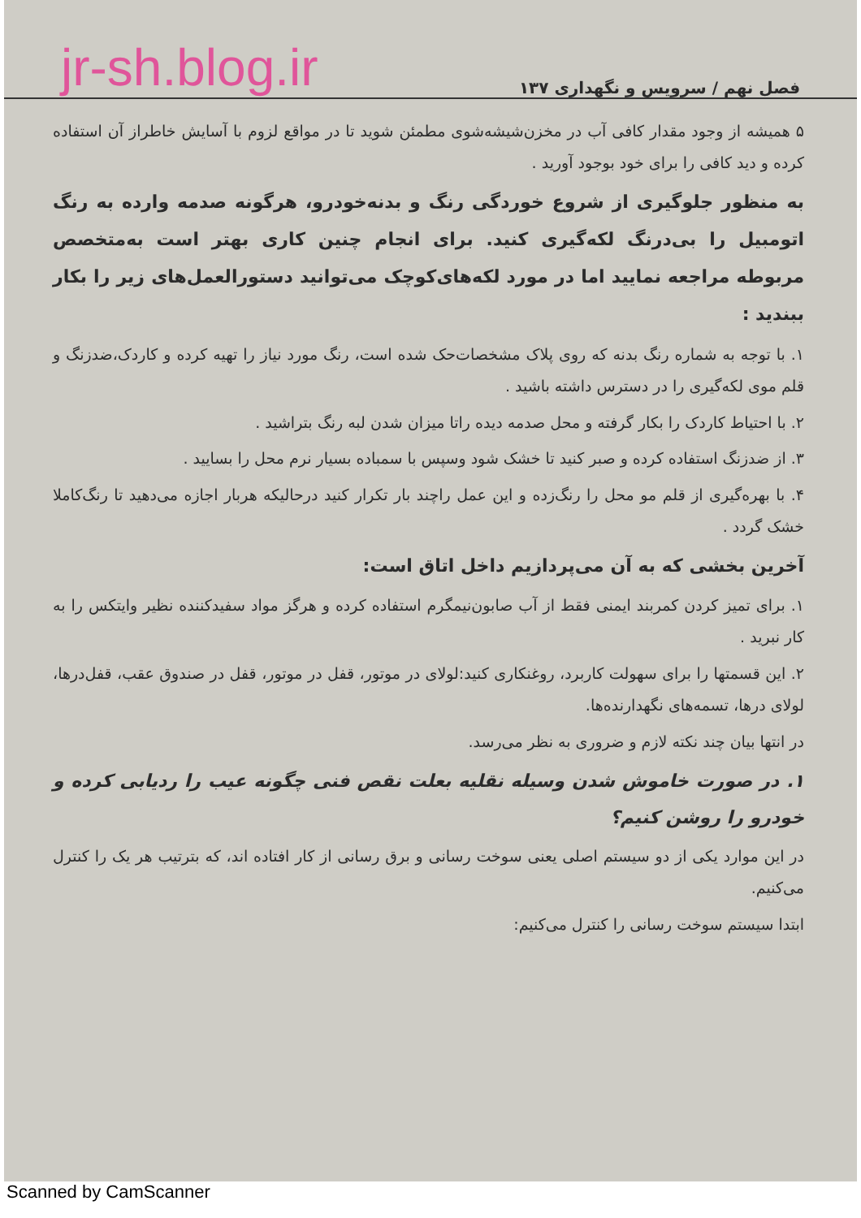فصل نهم / سرویس و نگهداری ۱۳۷ jr-sh.blog.ir
۵ همیشه از وجود مقدار کافی آب در مخزن‌شیشه‌شوی مطمئن شوید تا در مواقع لزوم با آسایش خاطراز آن استفاده کرده و دید کافی را برای خود بوجود آورید .
به منظور جلوگیری از شروع خوردگی رنگ و بدنه‌خودرو، هرگونه صدمه وارده به رنگ اتومبیل را بی‌درنگ لکه‌گیری کنید. برای انجام چنین کاری بهتر است به‌متخصص مربوطه مراجعه نمایید اما در مورد لکه‌های‌کوچک می‌توانید دستورالعمل‌های زیر را بکار ببندید :
۱. با توجه به شماره رنگ بدنه که روی پلاک مشخصات‌حک شده است، رنگ مورد نیاز را تهیه کرده و کاردک،ضدزنگ و قلم موی لکه‌گیری را در دسترس داشته باشید .
۲. با احتیاط کاردک را بکار گرفته و محل صدمه دیده راتا میزان شدن لبه رنگ بتراشید .
۳. از ضدزنگ استفاده کرده و صبر کنید تا خشک شود وسپس با سمباده بسیار نرم محل را بسایید .
۴. با بهره‌گیری از قلم مو محل را رنگ‌زده و این عمل راچند بار تکرار کنید درحالیکه هربار اجازه می‌دهید تا رنگ‌کاملا خشک گردد .
آخرین بخشی که به آن می‌پردازیم داخل اتاق است:
۱. برای تمیز کردن کمربند ایمنی فقط از آب صابون‌نیمگرم استفاده کرده و هرگز مواد سفیدکننده نظیر وایتکس را به کار نبرید .
۲. این قسمتها را برای سهولت کاربرد، روغنکاری کنید:لولای در موتور، قفل در موتور، قفل در صندوق عقب، قفل‌درها، لولای درها، تسمه‌های نگهدارنده‌ها.
در انتها بیان چند نکته لازم و ضروری به نظر می‌رسد.
۱. در صورت خاموش شدن وسیله نقلیه بعلت نقص فنی چگونه عیب را ردیابی کرده و خودرو را روشن کنیم؟
در این موارد یکی از دو سیستم اصلی یعنی سوخت رسانی و برق رسانی از کار افتاده اند، که بترتیب هر یک را کنترل می‌کنیم.
ابتدا سیستم سوخت رسانی را کنترل می‌کنیم:
Scanned by CamScanner